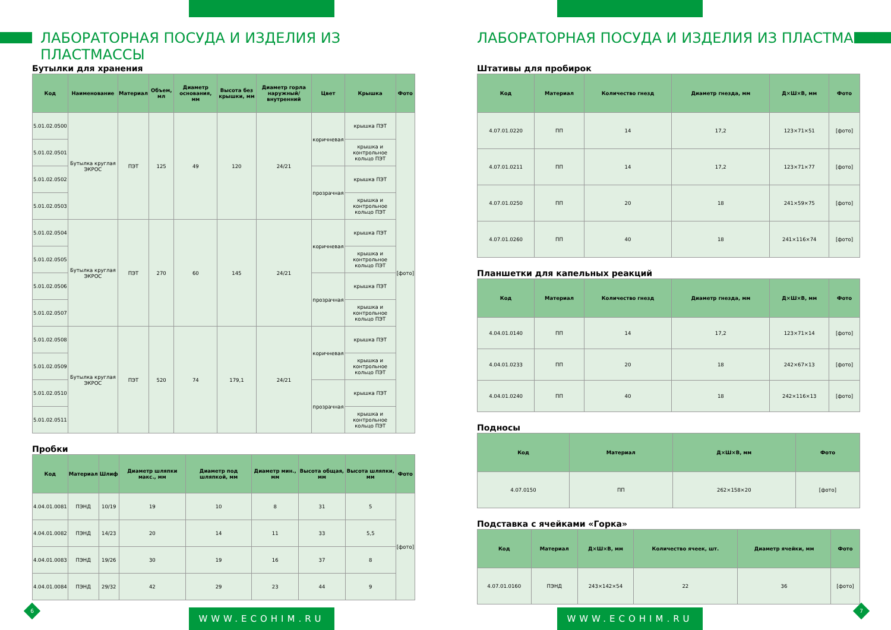ЛАБОРАТОРНАЯ ПОСУДА И ИЗДЕЛИЯ ИЗ ПЛАСТМАССЫ
Бутылки для хранения
| Код | Наименование | Материал | Объем, мл | Диаметр основания, мм | Высота без крышки, мм | Диаметр горла наружный/ внутренний | Цвет | Крышка | Фото |
| --- | --- | --- | --- | --- | --- | --- | --- | --- | --- |
| 5.01.02.0500 | Бутылка круглая ЭКРОС | ПЭТ | 125 | 49 | 120 | 24/21 | коричневая | крышка ПЭТ | [фото] |
| 5.01.02.0501 | | | | | | | | крышка и контрольное кольцо ПЭТ | |
| 5.01.02.0502 | | | | | | | прозрачная | крышка ПЭТ | |
| 5.01.02.0503 | | | | | | | | крышка и контрольное кольцо ПЭТ | |
| 5.01.02.0504 | Бутылка круглая ЭКРОС | ПЭТ | 270 | 60 | 145 | 24/21 | коричневая | крышка ПЭТ | |
| 5.01.02.0505 | | | | | | | | крышка и контрольное кольцо ПЭТ | |
| 5.01.02.0506 | | | | | | | прозрачная | крышка ПЭТ | |
| 5.01.02.0507 | | | | | | | | крышка и контрольное кольцо ПЭТ | |
| 5.01.02.0508 | Бутылка круглая ЭКРОС | ПЭТ | 520 | 74 | 179,1 | 24/21 | коричневая | крышка ПЭТ | |
| 5.01.02.0509 | | | | | | | | крышка и контрольное кольцо ПЭТ | |
| 5.01.02.0510 | | | | | | | прозрачная | крышка ПЭТ | |
| 5.01.02.0511 | | | | | | | | крышка и контрольное кольцо ПЭТ | |
Пробки
| Код | Материал | Шлиф | Диаметр шляпки макс., мм | Диаметр под шляпкой, мм | Диаметр мин., мм | Высота общая, мм | Высота шляпки, мм | Фото |
| --- | --- | --- | --- | --- | --- | --- | --- | --- |
| 4.04.01.0081 | ПЭНД | 10/19 | 19 | 10 | 8 | 31 | 5 | [фото] |
| 4.04.01.0082 | ПЭНД | 14/23 | 20 | 14 | 11 | 33 | 5,5 | |
| 4.04.01.0083 | ПЭНД | 19/26 | 30 | 19 | 16 | 37 | 8 | |
| 4.04.01.0084 | ПЭНД | 29/32 | 42 | 29 | 23 | 44 | 9 | |
6
WWW.ECOHIM.RU
ЛАБОРАТОРНАЯ ПОСУДА И ИЗДЕЛИЯ ИЗ ПЛАСТМАССЫ
Штативы для пробирок
| Код | Материал | Количество гнезд | Диаметр гнезда, мм | Д×Ш×В, мм | Фото |
| --- | --- | --- | --- | --- | --- |
| 4.07.01.0220 | ПП | 14 | 17,2 | 123×71×51 | [фото] |
| 4.07.01.0211 | ПП | 14 | 17,2 | 123×71×77 | [фото] |
| 4.07.01.0250 | ПП | 20 | 18 | 241×59×75 | [фото] |
| 4.07.01.0260 | ПП | 40 | 18 | 241×116×74 | [фото] |
Планшетки для капельных реакций
| Код | Материал | Количество гнезд | Диаметр гнезда, мм | Д×Ш×В, мм | Фото |
| --- | --- | --- | --- | --- | --- |
| 4.04.01.0140 | ПП | 14 | 17,2 | 123×71×14 | [фото] |
| 4.04.01.0233 | ПП | 20 | 18 | 242×67×13 | [фото] |
| 4.04.01.0240 | ПП | 40 | 18 | 242×116×13 | [фото] |
Подносы
| Код | Материал | Д×Ш×В, мм | Фото |
| --- | --- | --- | --- |
| 4.07.0150 | ПП | 262×158×20 | [фото] |
Подставка с ячейками «Горка»
| Код | Материал | Д×Ш×В, мм | Количество ячеек, шт. | Диаметр ячейки, мм | Фото |
| --- | --- | --- | --- | --- | --- |
| 4.07.01.0160 | ПЭНД | 243×142×54 | 22 | 36 | [фото] |
7
WWW.ECOHIM.RU